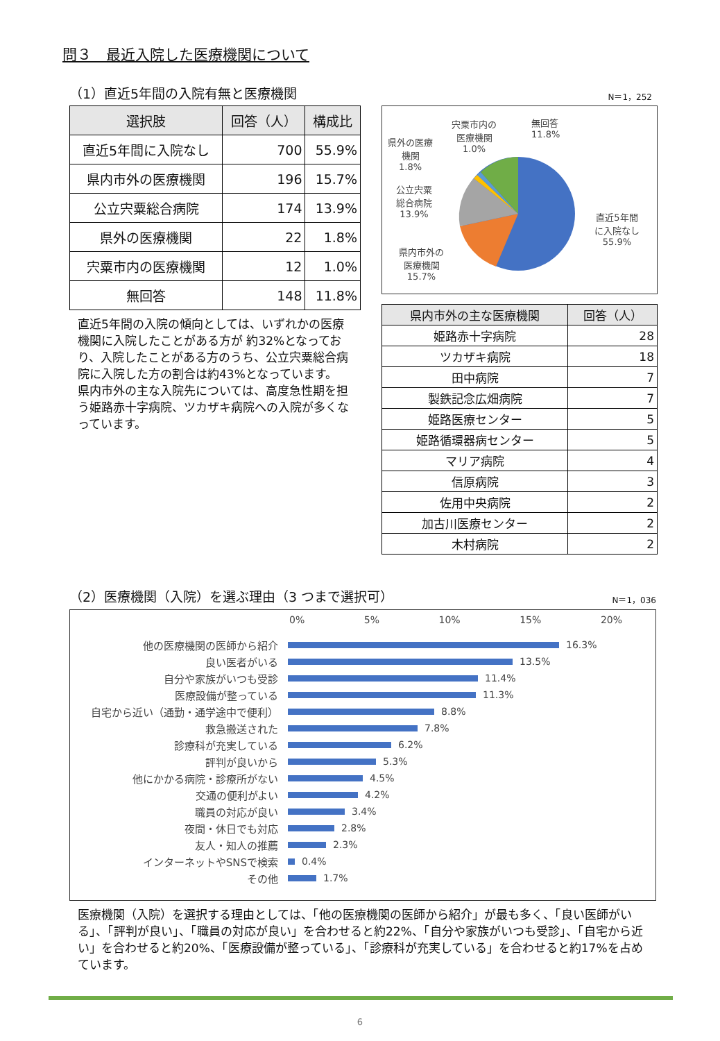問３　最近入院した医療機関について
（1）直近5年間の入院有無と医療機関 N＝1，252
| 選択肢 | 回答（人） | 構成比 |
| --- | --- | --- |
| 直近5年間に入院なし | 700 | 55.9% |
| 県内市外の医療機関 | 196 | 15.7% |
| 公立宍粟総合病院 | 174 | 13.9% |
| 県外の医療機関 | 22 | 1.8% |
| 宍粟市内の医療機関 | 12 | 1.0% |
| 無回答 | 148 | 11.8% |
直近5年間の入院の傾向としては、いずれかの医療機関に入院したことがある方が 約32%となっており、入院したことがある方のうち、公立宍粟総合病院に入院した方の割合は約43%となっています。
県内市外の主な入院先については、高度急性期を担う姫路赤十字病院、ツカザキ病院への入院が多くなっています。
宍粟市内の
医療機関
1.0%
無回答
11.8%
県外の医療
機関
1.8%
公立宍粟
総合病院
13.9%
県内市外の
医療機関
15.7%
直近5年間
に入院なし
55.9%
| 県内市外の主な医療機関 | 回答（人） |
| --- | --- |
| 姫路赤十字病院 | 28 |
| ツカザキ病院 | 18 |
| 田中病院 | 7 |
| 製鉄記念広畑病院 | 7 |
| 姫路医療センター | 5 |
| 姫路循環器病センター | 5 |
| マリア病院 | 4 |
| 信原病院 | 3 |
| 佐用中央病院 | 2 |
| 加古川医療センター | 2 |
| 木村病院 | 2 |
（2）医療機関（入院）を選ぶ理由（3 つまで選択可） N＝1，036
0% 5% 10% 15% 20%
他の医療機関の医師から紹介 16.3%
良い医者がいる 13.5%
自分や家族がいつも受診 11.4%
医療設備が整っている 11.3%
自宅から近い（通勤・通学途中で便利） 8.8%
救急搬送された 7.8%
診療科が充実している 6.2%
評判が良いから 5.3%
他にかかる病院・診療所がない 4.5%
交通の便利がよい 4.2%
職員の対応が良い 3.4%
夜間・休日でも対応 2.8%
友人・知人の推薦 2.3%
インターネットやSNSで検索 0.4%
その他 1.7%
医療機関（入院）を選択する理由としては、「他の医療機関の医師から紹介」が最も多く、「良い医師がいる」、「評判が良い」、「職員の対応が良い」を合わせると約22%、「自分や家族がいつも受診」、「自宅から近い」を合わせると約20%、「医療設備が整っている」、「診療科が充実している」を合わせると約17%を占めています。
6